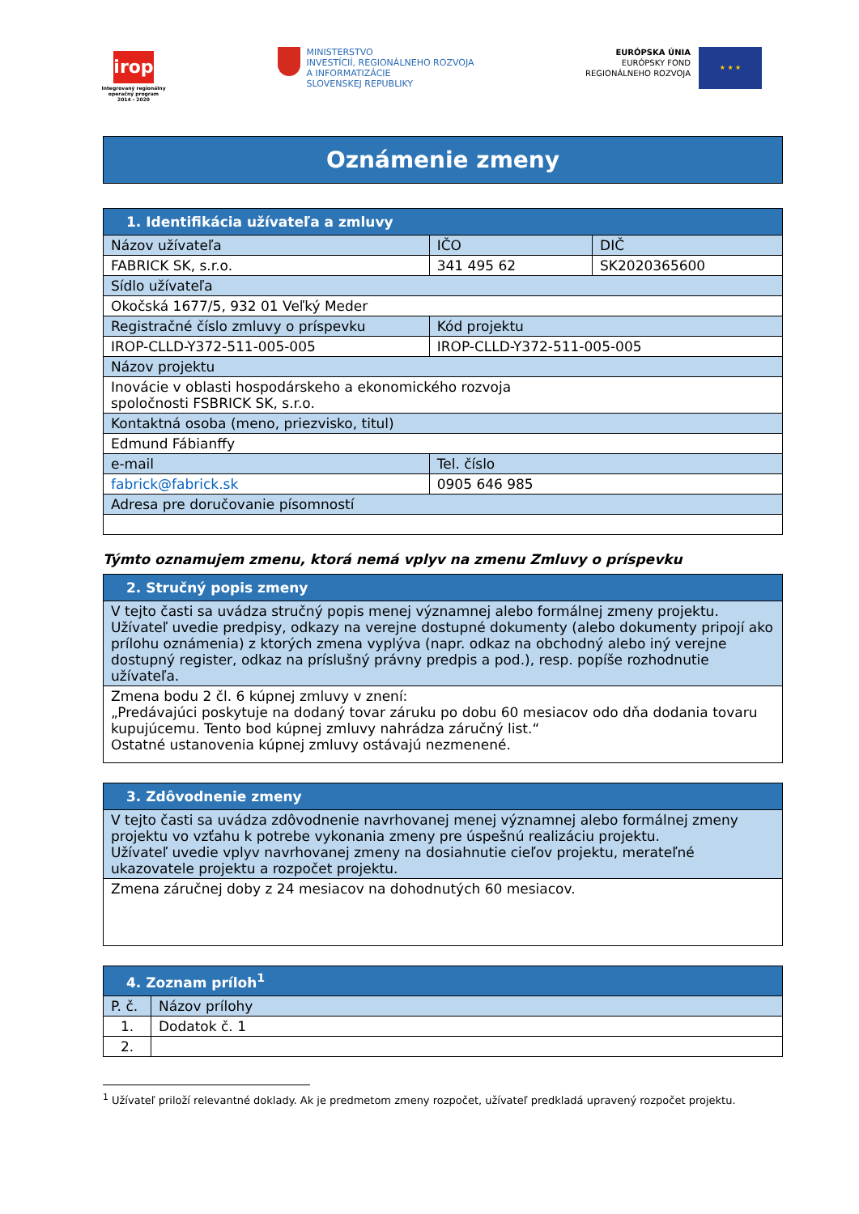irop
Integrovaný regionálny operačný program
2014 - 2020
MINISTERSTVO
INVESTÍCIÍ, REGIONÁLNEHO ROZVOJA
A INFORMATIZÁCIE
SLOVENSKEJ REPUBLIKY
EURÓPSKA ÚNIA
EURÓPSKY FOND
REGIONÁLNEHO ROZVOJA
★ ★ ★
Oznámenie zmeny
| 1. Identifikácia užívateľa a zmluvy | | |
| --- | --- | --- |
| Názov užívateľa | IČO | DIČ |
| FABRICK SK, s.r.o. | 341 495 62 | SK2020365600 |
| Sídlo užívateľa | | |
| Okočská 1677/5, 932 01 Veľký Meder | | |
| Registračné číslo zmluvy o príspevku | Kód projektu | |
| IROP-CLLD-Y372-511-005-005 | IROP-CLLD-Y372-511-005-005 | |
| Názov projektu | | |
| Inovácie v oblasti hospodárskeho a ekonomického rozvoja spoločnosti FSBRICK SK, s.r.o. | | |
| Kontaktná osoba (meno, priezvisko, titul) | | |
| Edmund Fábianffy | | |
| e-mail | Tel. číslo | |
| fabrick@fabrick.sk | 0905 646 985 | |
| Adresa pre doručovanie písomností | | |
Týmto oznamujem zmenu, ktorá nemá vplyv na zmenu Zmluvy o príspevku
| 2. Stručný popis zmeny |
| --- |
| V tejto časti sa uvádza stručný popis menej významnej alebo formálnej zmeny projektu. Užívateľ uvedie predpisy, odkazy na verejne dostupné dokumenty (alebo dokumenty pripojí ako prílohu oznámenia) z ktorých zmena vyplýva (napr. odkaz na obchodný alebo iný verejne dostupný register, odkaz na príslušný právny predpis a pod.), resp. popíše rozhodnutie užívateľa. |
| Zmena bodu 2 čl. 6 kúpnej zmluvy v znení: „Predávajúci poskytuje na dodaný tovar záruku po dobu 60 mesiacov odo dňa dodania tovaru kupujúcemu. Tento bod kúpnej zmluvy nahrádza záručný list.“ Ostatné ustanovenia kúpnej zmluvy ostávajú nezmenené. |
| 3. Zdôvodnenie zmeny |
| --- |
| V tejto časti sa uvádza zdôvodnenie navrhovanej menej významnej alebo formálnej zmeny projektu vo vzťahu k potrebe vykonania zmeny pre úspešnú realizáciu projektu. Užívateľ uvedie vplyv navrhovanej zmeny na dosiahnutie cieľov projektu, merateľné ukazovatele projektu a rozpočet projektu. |
| Zmena záručnej doby z 24 mesiacov na dohodnutých 60 mesiacov. |
| 4. Zoznam príloh<sup>1</sup> | |
| --- | --- |
| P. č. | Názov prílohy |
| 1. | Dodatok č. 1 |
| 2. | |
<sup>1</sup> Užívateľ priloží relevantné doklady. Ak je predmetom zmeny rozpočet, užívateľ predkladá upravený rozpočet projektu.